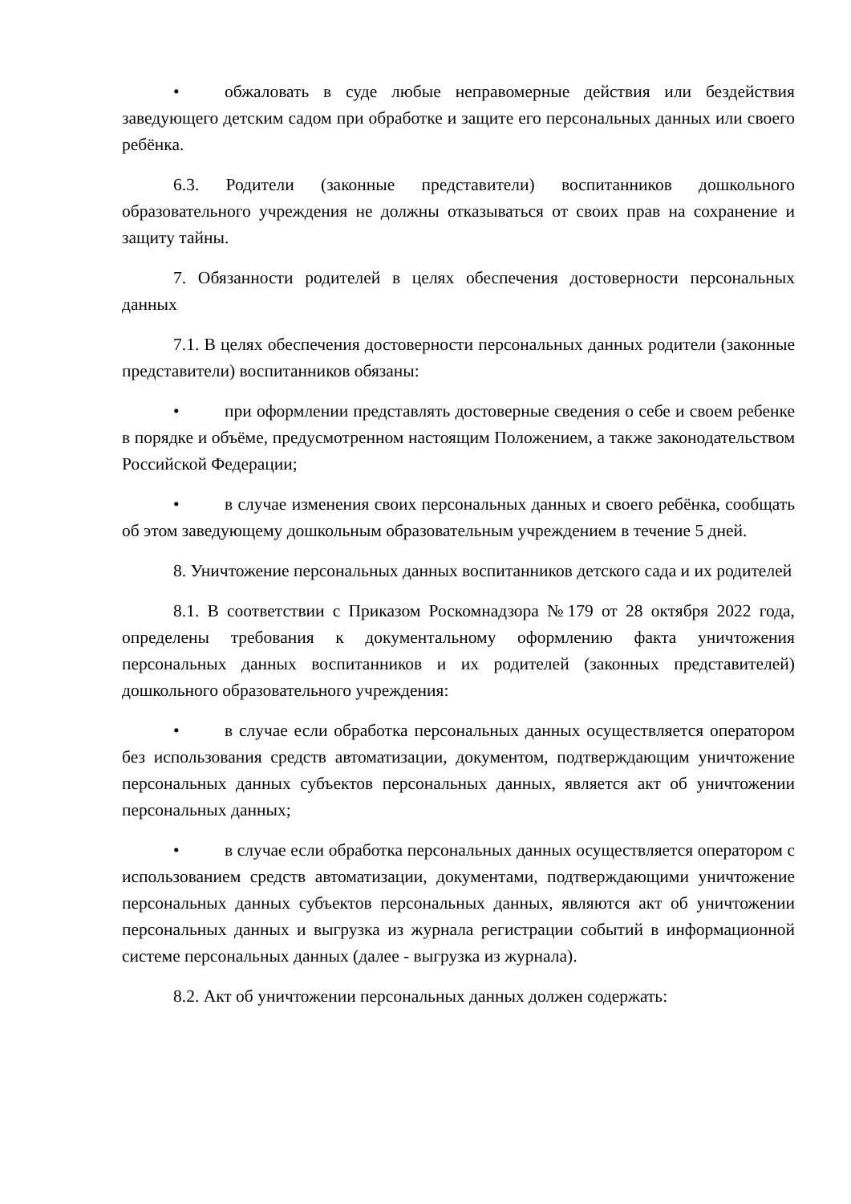• обжаловать в суде любые неправомерные действия или бездействия заведующего детским садом при обработке и защите его персональных данных или своего ребёнка.
6.3. Родители (законные представители) воспитанников дошкольного образовательного учреждения не должны отказываться от своих прав на сохранение и защиту тайны.
7. Обязанности родителей в целях обеспечения достоверности персональных данных
7.1. В целях обеспечения достоверности персональных данных родители (законные представители) воспитанников обязаны:
• при оформлении представлять достоверные сведения о себе и своем ребенке в порядке и объёме, предусмотренном настоящим Положением, а также законодательством Российской Федерации;
• в случае изменения своих персональных данных и своего ребёнка, сообщать об этом заведующему дошкольным образовательным учреждением в течение 5 дней.
8. Уничтожение персональных данных воспитанников детского сада и их родителей
8.1. В соответствии с Приказом Роскомнадзора №179 от 28 октября 2022 года, определены требования к документальному оформлению факта уничтожения персональных данных воспитанников и их родителей (законных представителей) дошкольного образовательного учреждения:
• в случае если обработка персональных данных осуществляется оператором без использования средств автоматизации, документом, подтверждающим уничтожение персональных данных субъектов персональных данных, является акт об уничтожении персональных данных;
• в случае если обработка персональных данных осуществляется оператором с использованием средств автоматизации, документами, подтверждающими уничтожение персональных данных субъектов персональных данных, являются акт об уничтожении персональных данных и выгрузка из журнала регистрации событий в информационной системе персональных данных (далее - выгрузка из журнала).
8.2. Акт об уничтожении персональных данных должен содержать: